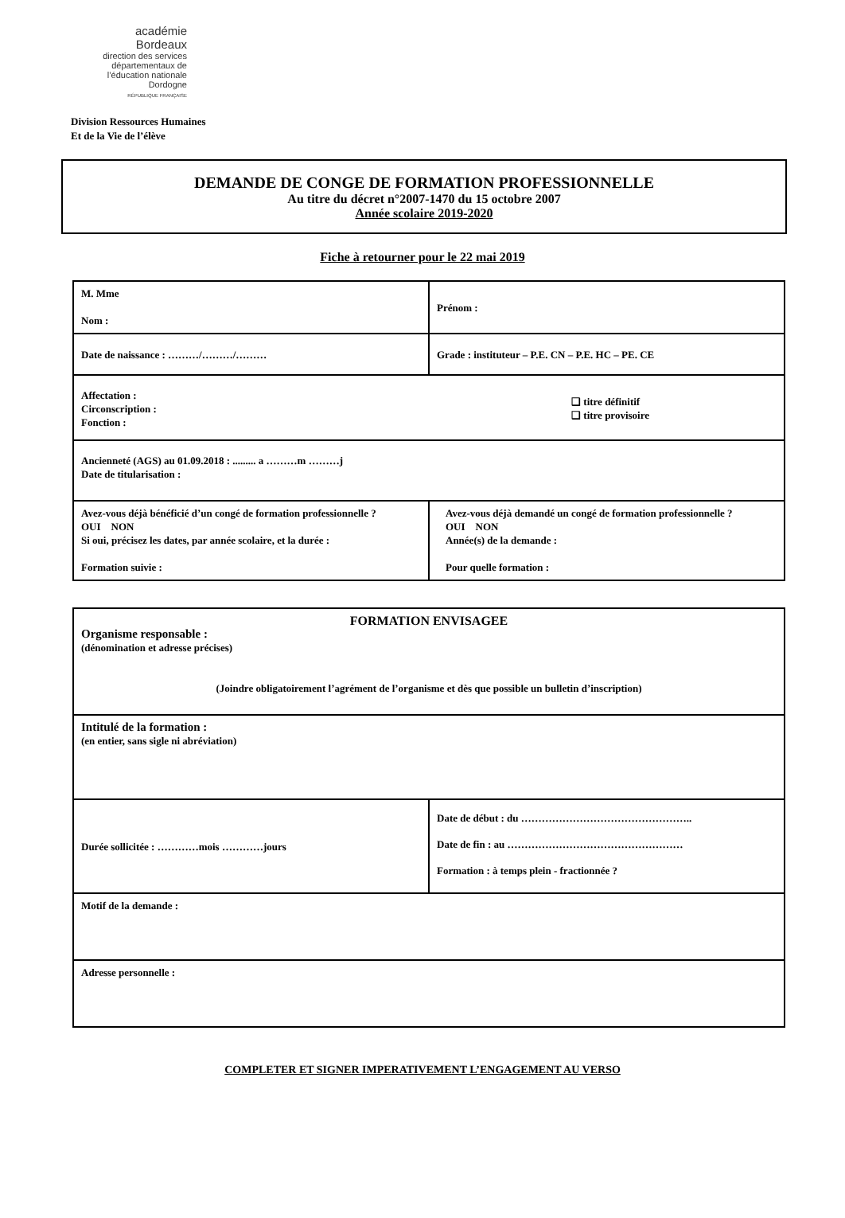académie
Bordeaux
direction des services départementaux de l’éducation nationale Dordogne
RÉPUBLIQUE FRANÇAISE
Division Ressources Humaines
Et de la Vie de l’élève
DEMANDE DE CONGE DE FORMATION PROFESSIONNELLE
Au titre du décret n°2007-1470 du 15 octobre 2007
Année scolaire 2019-2020
Fiche à retourner pour le 22 mai 2019
| M. Mme Nom : | Prénom : |
| Date de naissance : ………/………/……… | Grade : instituteur – P.E. CN – P.E. HC – PE. CE |
| Affectation : Circonscription : Fonction : ❑ titre définitif ❑ titre provisoire | |
| Ancienneté (AGS) au 01.09.2018 : ......... a ………m ………j Date de titularisation : | |
| Avez-vous déjà bénéficié d’un congé de formation professionnelle ? OUI NON Si oui, précisez les dates, par année scolaire, et la durée : Formation suivie : | Avez-vous déjà demandé un congé de formation professionnelle ? OUI NON Année(s) de la demande : Pour quelle formation : |
| FORMATION ENVISAGEE Organisme responsable : (dénomination et adresse précises) (Joindre obligatoirement l’agrément de l’organisme et dès que possible un bulletin d’inscription) | |
| Intitulé de la formation : (en entier, sans sigle ni abréviation) | |
| Durée sollicitée : …………mois …………jours | Date de début : du ………………………………………….. Date de fin : au …………………………………………… Formation : à temps plein - fractionnée ? |
| Motif de la demande : | |
| Adresse personnelle : | |
COMPLETER ET SIGNER IMPERATIVEMENT L’ENGAGEMENT AU VERSO